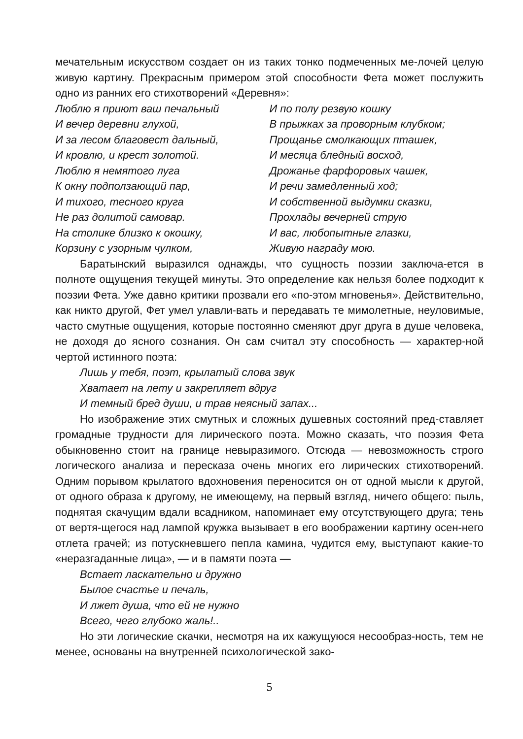мечательным искусством создает он из таких тонко подмеченных ме-лочей целую живую картину. Прекрасным примером этой способности Фета может послужить одно из ранних его стихотворений «Деревня»:
Люблю я приют ваш печальный
И вечер деревни глухой,
И за лесом благовест дальный,
И кровлю, и крест золотой.
Люблю я немятого луга
К окну подползающий пар,
И тихого, тесного круга
Не раз долитой самовар.
На столике близко к окошку,
Корзину с узорным чулком,
И по полу резвую кошку
В прыжках за проворным клубком;
Прощанье смолкающих пташек,
И месяца бледный восход,
Дрожанье фарфоровых чашек,
И речи замедленный ход;
И собственной выдумки сказки,
Прохлады вечерней струю
И вас, любопытные глазки,
Живую награду мою.
Баратынский выразился однажды, что сущность поэзии заключа-ется в полноте ощущения текущей минуты. Это определение как нельзя более подходит к поэзии Фета. Уже давно критики прозвали его «по-этом мгновенья». Действительно, как никто другой, Фет умел улавли-вать и передавать те мимолетные, неуловимые, часто смутные ощущения, которые постоянно сменяют друг друга в душе человека, не доходя до ясного сознания. Он сам считал эту способность — характер-ной чертой истинного поэта:
Лишь у тебя, поэт, крылатый слова звук
Хватает на лету и закрепляет вдруг
И темный бред души, и трав неясный запах...
Но изображение этих смутных и сложных душевных состояний пред-ставляет громадные трудности для лирического поэта. Можно сказать, что поэзия Фета обыкновенно стоит на границе невыразимого. Отсюда — невозможность строго логического анализа и пересказа очень многих его лирических стихотворений. Одним порывом крылатого вдохновения переносится он от одной мысли к другой, от одного образа к другому, не имеющему, на первый взгляд, ничего общего: пыль, поднятая скачущим вдали всадником, напоминает ему отсутствующего друга; тень от вертя-щегося над лампой кружка вызывает в его воображении картину осен-него отлета грачей; из потускневшего пепла камина, чудится ему, выступают какие-то «неразгаданные лица», — и в памяти поэта —
Встает ласкательно и дружно
Былое счастье и печаль,
И лжет душа, что ей не нужно
Всего, чего глубоко жаль!..
Но эти логические скачки, несмотря на их кажущуюся несообраз-ность, тем не менее, основаны на внутренней психологической зако-
5